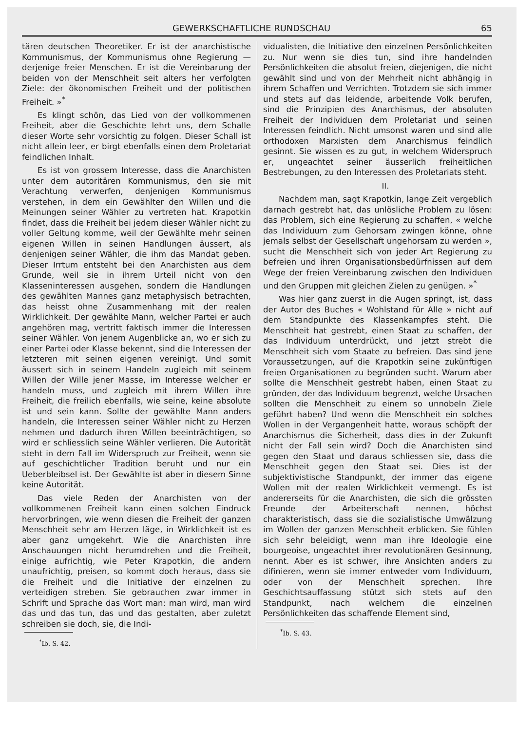GEWERKSCHAFTLICHE RUNDSCHAU 65
tären deutschen Theoretiker. Er ist der anarchistische Kommunismus, der Kommunismus ohne Regierung — derjenige freier Menschen. Er ist die Vereinbarung der beiden von der Menschheit seit alters her verfolgten Ziele: der ökonomischen Freiheit und der politischen Freiheit. »<sup>*</sup>
Es klingt schön, das Lied von der vollkommenen Freiheit, aber die Geschichte lehrt uns, dem Schalle dieser Worte sehr vorsichtig zu folgen. Dieser Schall ist nicht allein leer, er birgt ebenfalls einen dem Proletariat feindlichen Inhalt.
Es ist von grossem Interesse, dass die Anarchisten unter dem autoritären Kommunismus, den sie mit Verachtung verwerfen, denjenigen Kommunismus verstehen, in dem ein Gewählter den Willen und die Meinungen seiner Wähler zu vertreten hat. Krapotkin findet, dass die Freiheit bei jedem dieser Wähler nicht zu voller Geltung komme, weil der Gewählte mehr seinen eigenen Willen in seinen Handlungen äussert, als denjenigen seiner Wähler, die ihm das Mandat geben. Dieser Irrtum entsteht bei den Anarchisten aus dem Grunde, weil sie in ihrem Urteil nicht von den Klasseninteressen ausgehen, sondern die Handlungen des gewählten Mannes ganz metaphysisch betrachten, das heisst ohne Zusammenhang mit der realen Wirklichkeit. Der gewählte Mann, welcher Partei er auch angehören mag, vertritt faktisch immer die Interessen seiner Wähler. Von jenem Augenblicke an, wo er sich zu einer Partei oder Klasse bekennt, sind die Interessen der letzteren mit seinen eigenen vereinigt. Und somit äussert sich in seinem Handeln zugleich mit seinem Willen der Wille jener Masse, im Interesse welcher er handeln muss, und zugleich mit ihrem Willen ihre Freiheit, die freilich ebenfalls, wie seine, keine absolute ist und sein kann. Sollte der gewählte Mann anders handeln, die Interessen seiner Wähler nicht zu Herzen nehmen und dadurch ihren Willen beeinträchtigen, so wird er schliesslich seine Wähler verlieren. Die Autorität steht in dem Fall im Widerspruch zur Freiheit, wenn sie auf geschichtlicher Tradition beruht und nur ein Ueberbleibsel ist. Der Gewählte ist aber in diesem Sinne keine Autorität.
Das viele Reden der Anarchisten von der vollkommenen Freiheit kann einen solchen Eindruck hervorbringen, wie wenn diesen die Freiheit der ganzen Menschheit sehr am Herzen läge, in Wirklichkeit ist es aber ganz umgekehrt. Wie die Anarchisten ihre Anschauungen nicht herumdrehen und die Freiheit, einige aufrichtig, wie Peter Krapotkin, die andern unaufrichtig, preisen, so kommt doch heraus, dass sie die Freiheit und die Initiative der einzelnen zu verteidigen streben. Sie gebrauchen zwar immer in Schrift und Sprache das Wort man: man wird, man wird das und das tun, das und das gestalten, aber zuletzt schreiben sie doch, sie, die Indi-
<sup>*</sup> Ib. S. 42.
vidualisten, die Initiative den einzelnen Persönlichkeiten zu. Nur wenn sie dies tun, sind ihre handelnden Persönlichkeiten die absolut freien, diejenigen, die nicht gewählt sind und von der Mehrheit nicht abhängig in ihrem Schaffen und Verrichten. Trotzdem sie sich immer und stets auf das leidende, arbeitende Volk berufen, sind die Prinzipien des Anarchismus, der absoluten Freiheit der Individuen dem Proletariat und seinen Interessen feindlich. Nicht umsonst waren und sind alle orthodoxen Marxisten dem Anarchismus feindlich gesinnt. Sie wissen es zu gut, in welchem Widerspruch er, ungeachtet seiner äusserlich freiheitlichen Bestrebungen, zu den Interessen des Proletariats steht.
II.
Nachdem man, sagt Krapotkin, lange Zeit vergeblich darnach gestrebt hat, das unlösliche Problem zu lösen: das Problem, sich eine Regierung zu schaffen, « welche das Individuum zum Gehorsam zwingen könne, ohne jemals selbst der Gesellschaft ungehorsam zu werden », sucht die Menschheit sich von jeder Art Regierung zu befreien und ihren Organisationsbedürfnissen auf dem Wege der freien Vereinbarung zwischen den Individuen und den Gruppen mit gleichen Zielen zu genügen. »<sup>*</sup>
Was hier ganz zuerst in die Augen springt, ist, dass der Autor des Buches « Wohlstand für Alle » nicht auf dem Standpunkte des Klassenkampfes steht. Die Menschheit hat gestrebt, einen Staat zu schaffen, der das Individuum unterdrückt, und jetzt strebt die Menschheit sich vom Staate zu befreien. Das sind jene Voraussetzungen, auf die Krapotkin seine zukünftigen freien Organisationen zu begründen sucht. Warum aber sollte die Menschheit gestrebt haben, einen Staat zu gründen, der das Individuum begrenzt, welche Ursachen sollten die Menschheit zu einem so unnobeln Ziele geführt haben? Und wenn die Menschheit ein solches Wollen in der Vergangenheit hatte, woraus schöpft der Anarchismus die Sicherheit, dass dies in der Zukunft nicht der Fall sein wird? Doch die Anarchisten sind gegen den Staat und daraus schliessen sie, dass die Menschheit gegen den Staat sei. Dies ist der subjektivistische Standpunkt, der immer das eigene Wollen mit der realen Wirklichkeit vermengt. Es ist andererseits für die Anarchisten, die sich die grössten Freunde der Arbeiterschaft nennen, höchst charakteristisch, dass sie die sozialistische Umwälzung im Wollen der ganzen Menschheit erblicken. Sie fühlen sich sehr beleidigt, wenn man ihre Ideologie eine bourgeoise, ungeachtet ihrer revolutionären Gesinnung, nennt. Aber es ist schwer, ihre Ansichten anders zu difinieren, wenn sie immer entweder vom Individuum, oder von der Menschheit sprechen. Ihre Geschichtsauffassung stützt sich stets auf den Standpunkt, nach welchem die einzelnen Persönlichkeiten das schaffende Element sind,
<sup>*</sup> Ib. S. 43.